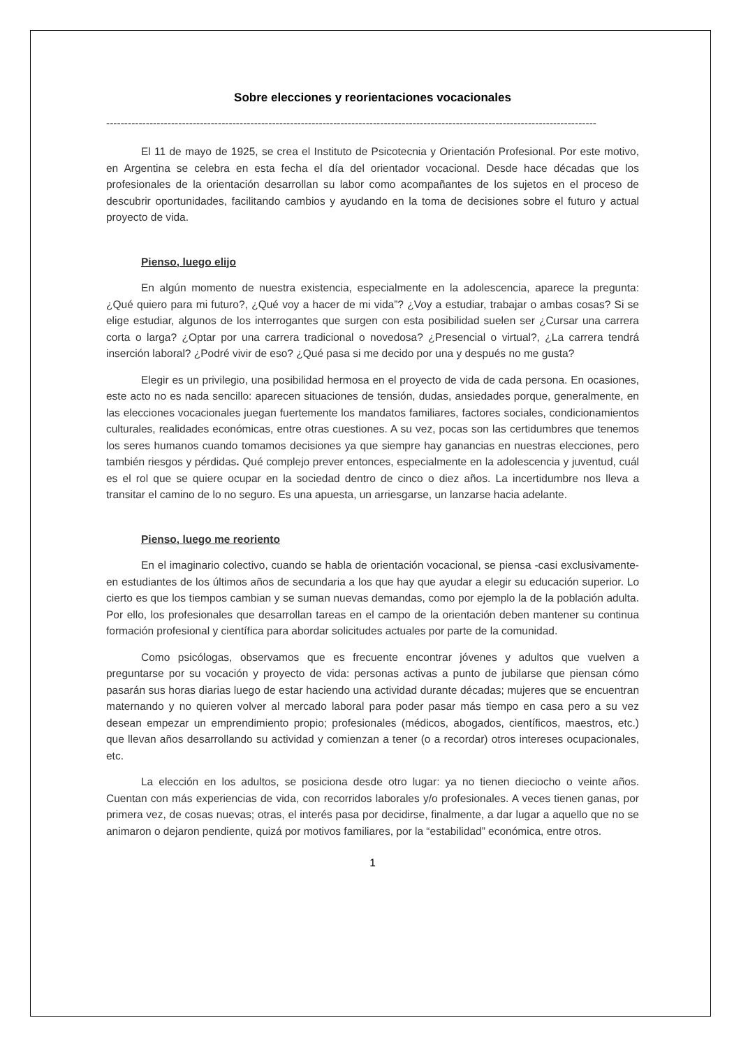Sobre elecciones y reorientaciones vocacionales
----------------------------------------------------------------------------------------------------------------------------------------
El 11 de mayo de 1925, se crea el Instituto de Psicotecnia y Orientación Profesional. Por este motivo, en Argentina se celebra en esta fecha el día del orientador vocacional. Desde hace décadas que los profesionales de la orientación desarrollan su labor como acompañantes de los sujetos en el proceso de descubrir oportunidades, facilitando cambios y ayudando en la toma de decisiones sobre el futuro y actual proyecto de vida.
Pienso, luego elijo
En algún momento de nuestra existencia, especialmente en la adolescencia, aparece la pregunta: ¿Qué quiero para mi futuro?, ¿Qué voy a hacer de mi vida”? ¿Voy a estudiar, trabajar o ambas cosas? Si se elige estudiar, algunos de los interrogantes que surgen con esta posibilidad suelen ser ¿Cursar una carrera corta o larga? ¿Optar por una carrera tradicional o novedosa? ¿Presencial o virtual?, ¿La carrera tendrá inserción laboral? ¿Podré vivir de eso? ¿Qué pasa si me decido por una y después no me gusta?
Elegir es un privilegio, una posibilidad hermosa en el proyecto de vida de cada persona. En ocasiones, este acto no es nada sencillo: aparecen situaciones de tensión, dudas, ansiedades porque, generalmente, en las elecciones vocacionales juegan fuertemente los mandatos familiares, factores sociales, condicionamientos culturales, realidades económicas, entre otras cuestiones. A su vez, pocas son las certidumbres que tenemos los seres humanos cuando tomamos decisiones ya que siempre hay ganancias en nuestras elecciones, pero también riesgos y pérdidas. Qué complejo prever entonces, especialmente en la adolescencia y juventud, cuál es el rol que se quiere ocupar en la sociedad dentro de cinco o diez años. La incertidumbre nos lleva a transitar el camino de lo no seguro. Es una apuesta, un arriesgarse, un lanzarse hacia adelante.
Pienso, luego me reoriento
En el imaginario colectivo, cuando se habla de orientación vocacional, se piensa -casi exclusivamente- en estudiantes de los últimos años de secundaria a los que hay que ayudar a elegir su educación superior. Lo cierto es que los tiempos cambian y se suman nuevas demandas, como por ejemplo la de la población adulta. Por ello, los profesionales que desarrollan tareas en el campo de la orientación deben mantener su continua formación profesional y científica para abordar solicitudes actuales por parte de la comunidad.
Como psicólogas, observamos que es frecuente encontrar jóvenes y adultos que vuelven a preguntarse por su vocación y proyecto de vida: personas activas a punto de jubilarse que piensan cómo pasarán sus horas diarias luego de estar haciendo una actividad durante décadas; mujeres que se encuentran maternando y no quieren volver al mercado laboral para poder pasar más tiempo en casa pero a su vez desean empezar un emprendimiento propio; profesionales (médicos, abogados, científicos, maestros, etc.) que llevan años desarrollando su actividad y comienzan a tener (o a recordar) otros intereses ocupacionales, etc.
La elección en los adultos, se posiciona desde otro lugar: ya no tienen dieciocho o veinte años. Cuentan con más experiencias de vida, con recorridos laborales y/o profesionales. A veces tienen ganas, por primera vez, de cosas nuevas; otras, el interés pasa por decidirse, finalmente, a dar lugar a aquello que no se animaron o dejaron pendiente, quizá por motivos familiares, por la “estabilidad” económica, entre otros.
1